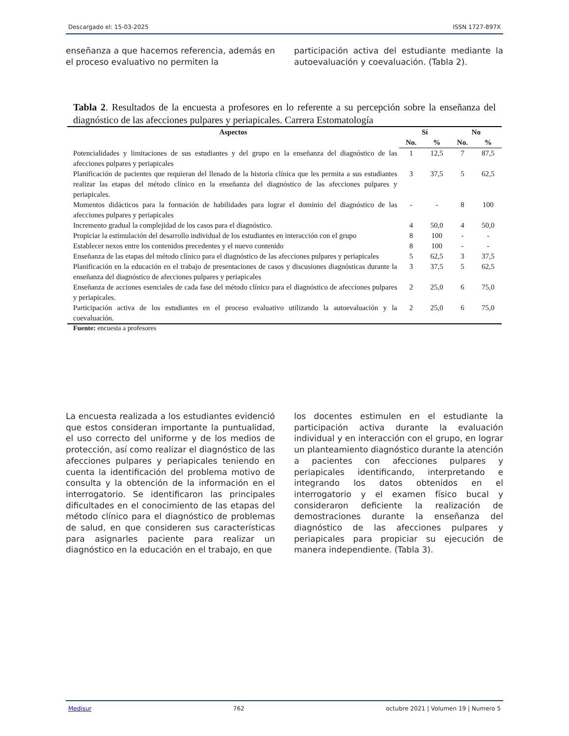Descargado el: 15-03-2025 ISSN 1727-897X
enseñanza a que hacemos referencia, además en el proceso evaluativo no permiten la
participación activa del estudiante mediante la autoevaluación y coevaluación. (Tabla 2).
Tabla 2. Resultados de la encuesta a profesores en lo referente a su percepción sobre la enseñanza del diagnóstico de las afecciones pulpares y periapicales. Carrera Estomatología
| Aspectos | Sí | | No | |
| --- | --- | --- | --- | --- |
| | No. | % | No. | % |
| Potencialidades y limitaciones de sus estudiantes y del grupo en la enseñanza del diagnóstico de las afecciones pulpares y periapicales | 1 | 12,5 | 7 | 87,5 |
| Planificación de pacientes que requieran del llenado de la historia clínica que les permita a sus estudiantes realizar las etapas del método clínico en la enseñanza del diagnóstico de las afecciones pulpares y periapicales. | 3 | 37,5 | 5 | 62,5 |
| Momentos didácticos para la formación de habilidades para lograr el dominio del diagnóstico de las afecciones pulpares y periapicales | - | - | 8 | 100 |
| Incremento gradual la complejidad de los casos para el diagnóstico. | 4 | 50,0 | 4 | 50,0 |
| Propiciar la estimulación del desarrollo individual de los estudiantes en interacción con el grupo | 8 | 100 | - | - |
| Establecer nexos entre los contenidos precedentes y el nuevo contenido | 8 | 100 | - | - |
| Enseñanza de las etapas del método clínico para el diagnóstico de las afecciones pulpares y periapicales | 5 | 62,5 | 3 | 37,5 |
| Planificación en la educación en el trabajo de presentaciones de casos y discusiones diagnósticas durante la enseñanza del diagnóstico de afecciones pulpares y periapicales | 3 | 37,5 | 5 | 62,5 |
| Enseñanza de acciones esenciales de cada fase del método clínico para el diagnóstico de afecciones pulpares y periapicales. | 2 | 25,0 | 6 | 75,0 |
| Participación activa de los estudiantes en el proceso evaluativo utilizando la autoevaluación y la coevaluación. | 2 | 25,0 | 6 | 75,0 |
Fuente: encuesta a profesores
La encuesta realizada a los estudiantes evidenció que estos consideran importante la puntualidad, el uso correcto del uniforme y de los medios de protección, así como realizar el diagnóstico de las afecciones pulpares y periapicales teniendo en cuenta la identificación del problema motivo de consulta y la obtención de la información en el interrogatorio. Se identificaron las principales dificultades en el conocimiento de las etapas del método clínico para el diagnóstico de problemas de salud, en que consideren sus características para asignarles paciente para realizar un diagnóstico en la educación en el trabajo, en que
los docentes estimulen en el estudiante la participación activa durante la evaluación individual y en interacción con el grupo, en lograr un planteamiento diagnóstico durante la atención a pacientes con afecciones pulpares y periapicales identificando, interpretando e integrando los datos obtenidos en el interrogatorio y el examen físico bucal y consideraron deficiente la realización de demostraciones durante la enseñanza del diagnóstico de las afecciones pulpares y periapicales para propiciar su ejecución de manera independiente. (Tabla 3).
Medisur 762 octubre 2021 | Volumen 19 | Numero 5